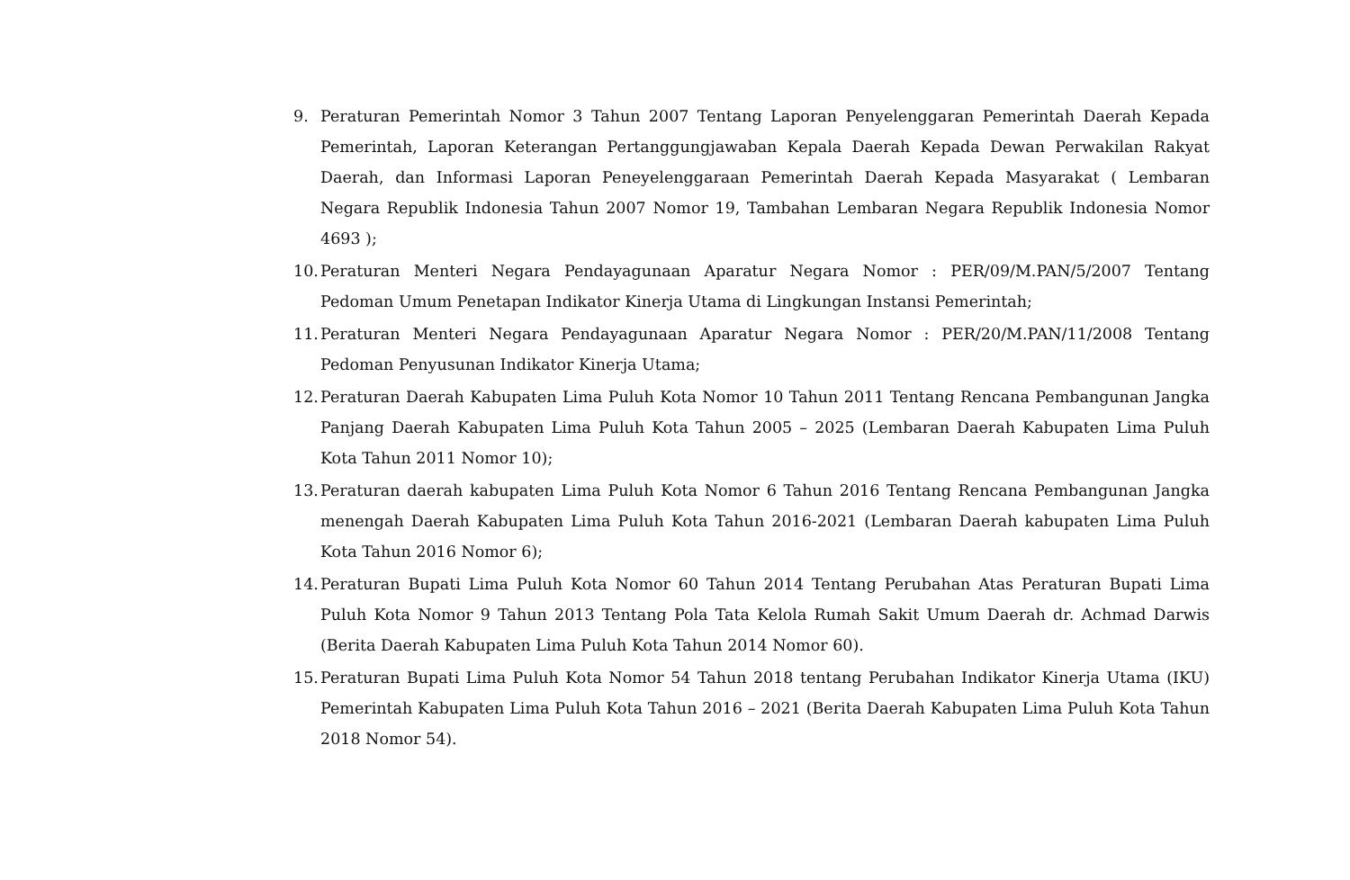9. Peraturan Pemerintah Nomor 3 Tahun 2007 Tentang Laporan Penyelenggaran Pemerintah Daerah Kepada Pemerintah, Laporan Keterangan Pertanggungjawaban Kepala Daerah Kepada Dewan Perwakilan Rakyat Daerah, dan Informasi Laporan Peneyelenggaraan Pemerintah Daerah Kepada Masyarakat ( Lembaran Negara Republik Indonesia Tahun 2007 Nomor 19, Tambahan Lembaran Negara Republik Indonesia Nomor 4693 );
10.
Peraturan Menteri Negara Pendayagunaan Aparatur Negara Nomor : PER/09/M.PAN/5/2007 Tentang Pedoman Umum Penetapan Indikator Kinerja Utama di Lingkungan Instansi Pemerintah;
11.
Peraturan Menteri Negara Pendayagunaan Aparatur Negara Nomor : PER/20/M.PAN/11/2008 Tentang Pedoman Penyusunan Indikator Kinerja Utama;
12.
Peraturan Daerah Kabupaten Lima Puluh Kota Nomor 10 Tahun 2011 Tentang Rencana Pembangunan Jangka Panjang Daerah Kabupaten Lima Puluh Kota Tahun 2005 – 2025 (Lembaran Daerah Kabupaten Lima Puluh Kota Tahun 2011 Nomor 10);
13.
Peraturan daerah kabupaten Lima Puluh Kota Nomor 6 Tahun 2016 Tentang Rencana Pembangunan Jangka menengah Daerah Kabupaten Lima Puluh Kota Tahun 2016-2021 (Lembaran Daerah kabupaten Lima Puluh Kota Tahun 2016 Nomor 6);
14.
Peraturan Bupati Lima Puluh Kota Nomor 60 Tahun 2014 Tentang Perubahan Atas Peraturan Bupati Lima Puluh Kota Nomor 9 Tahun 2013 Tentang Pola Tata Kelola Rumah Sakit Umum Daerah dr. Achmad Darwis (Berita Daerah Kabupaten Lima Puluh Kota Tahun 2014 Nomor 60).
15.
Peraturan Bupati Lima Puluh Kota Nomor 54 Tahun 2018 tentang Perubahan Indikator Kinerja Utama (IKU) Pemerintah Kabupaten Lima Puluh Kota Tahun 2016 – 2021 (Berita Daerah Kabupaten Lima Puluh Kota Tahun 2018 Nomor 54).